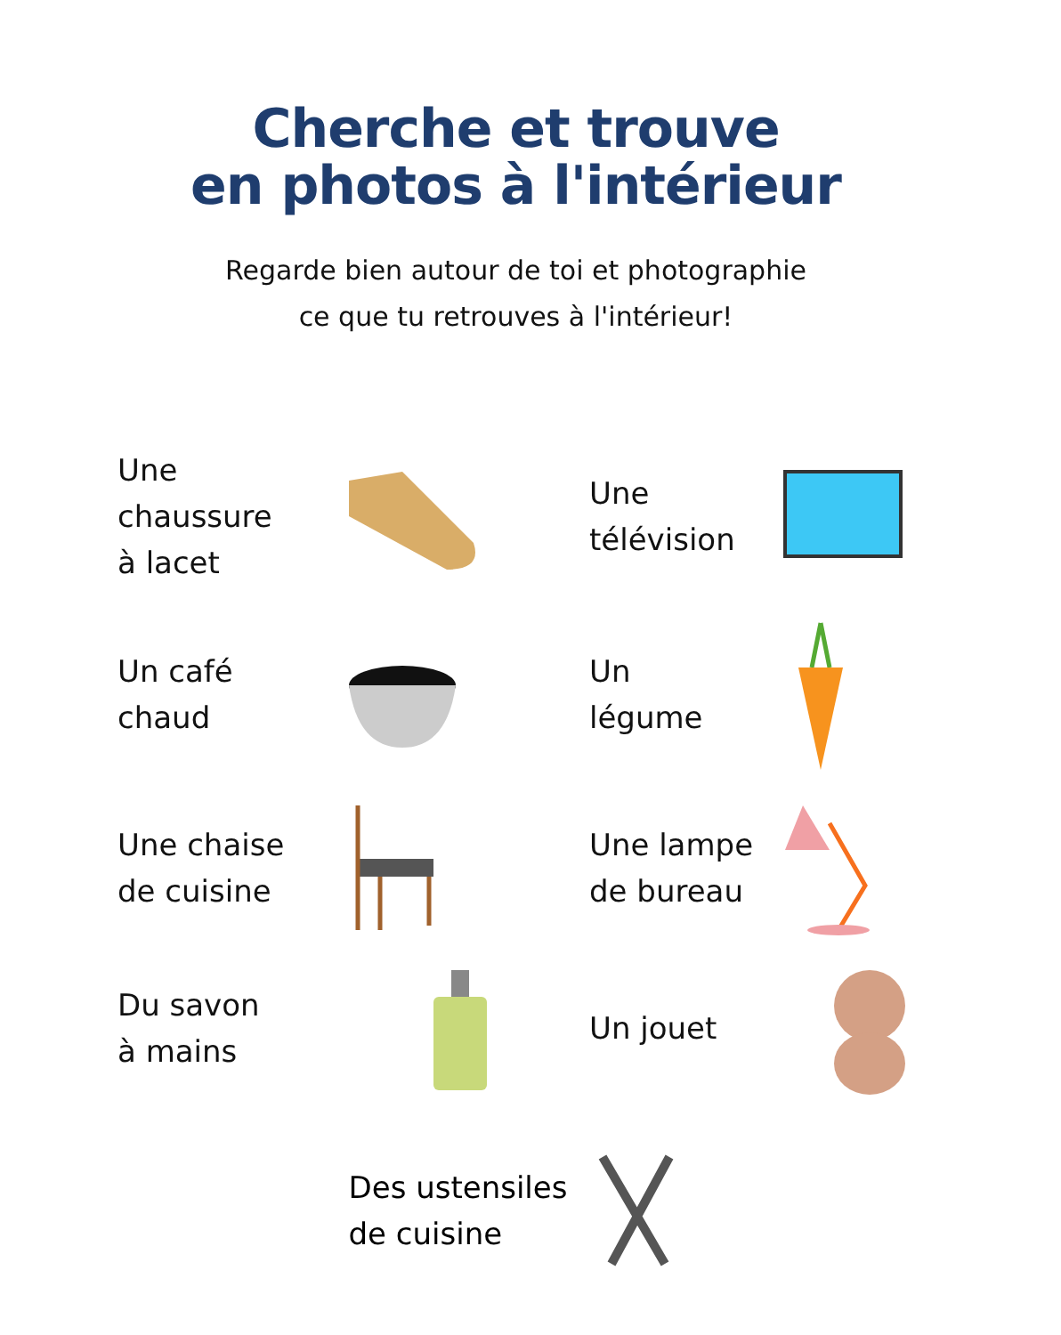Cherche et trouve
en photos à l'intérieur
Regarde bien autour de toi et photographie
ce que tu retrouves à l'intérieur!
Une
chaussure
à lacet
Une
télévision
Un café
chaud
Un
légume
Une chaise
de cuisine
Une lampe
de bureau
Du savon
à mains
Un jouet
Des ustensiles
de cuisine